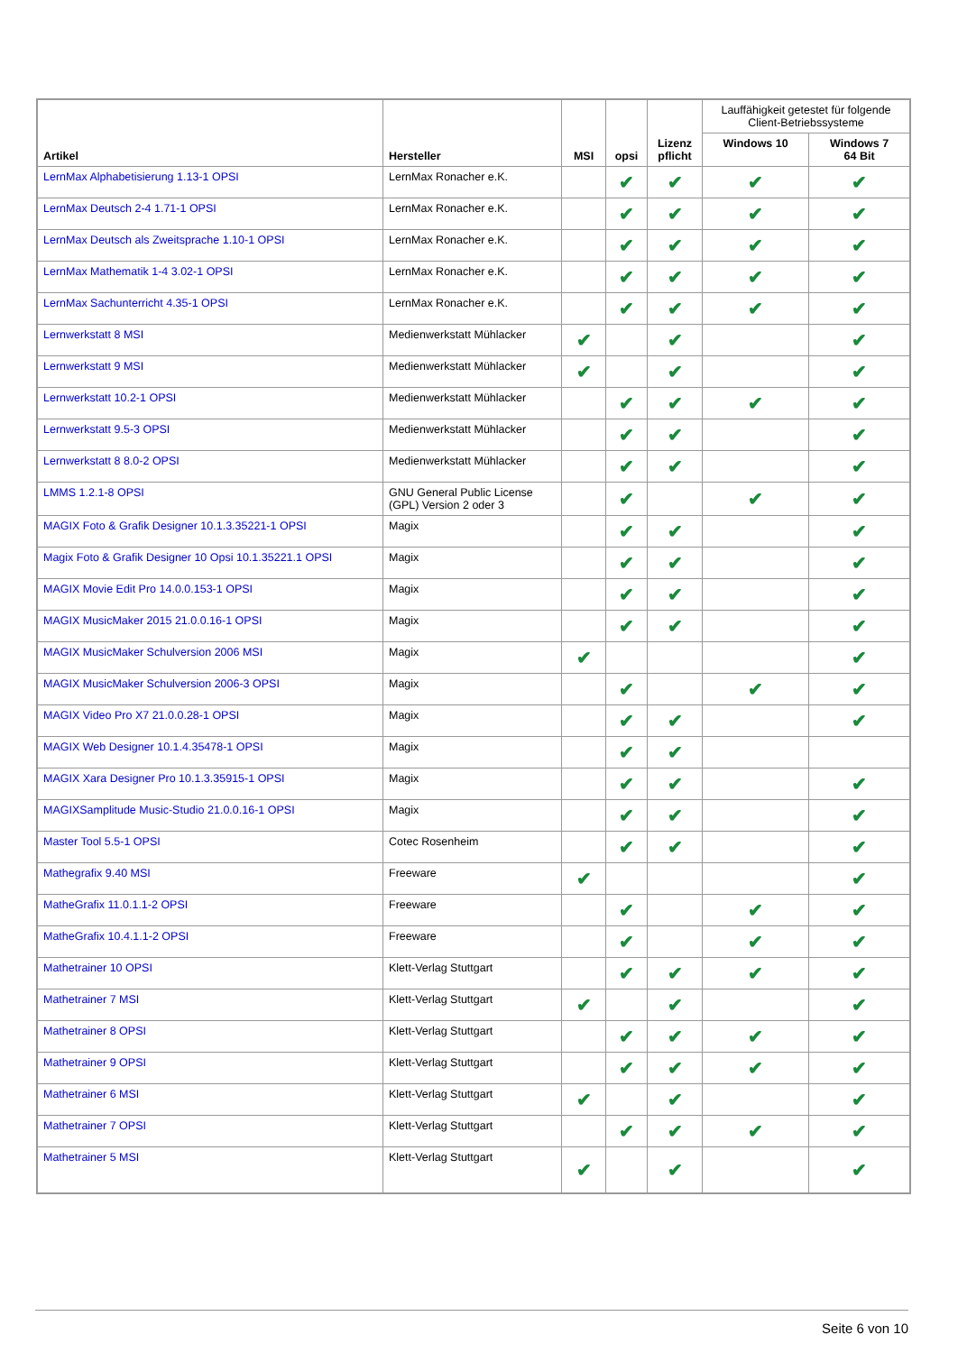| Artikel | Hersteller | MSI | opsi | Lizenz pflicht | Lauffähigkeit getestet für folgende Client-Betriebssysteme | |
| --- | --- | --- | --- | --- | --- | --- |
| | | | | | Windows 10 | Windows 7 64 Bit |
| LernMax Alphabetisierung 1.13-1 OPSI | LernMax Ronacher e.K. | | ✔ | ✔ | ✔ | ✔ |
| LernMax Deutsch 2-4 1.71-1 OPSI | LernMax Ronacher e.K. | | ✔ | ✔ | ✔ | ✔ |
| LernMax Deutsch als Zweitsprache 1.10-1 OPSI | LernMax Ronacher e.K. | | ✔ | ✔ | ✔ | ✔ |
| LernMax Mathematik 1-4 3.02-1 OPSI | LernMax Ronacher e.K. | | ✔ | ✔ | ✔ | ✔ |
| LernMax Sachunterricht 4.35-1 OPSI | LernMax Ronacher e.K. | | ✔ | ✔ | ✔ | ✔ |
| Lernwerkstatt 8 MSI | Medienwerkstatt Mühlacker | ✔ | | ✔ | | ✔ |
| Lernwerkstatt 9 MSI | Medienwerkstatt Mühlacker | ✔ | | ✔ | | ✔ |
| Lernwerkstatt 10.2-1 OPSI | Medienwerkstatt Mühlacker | | ✔ | ✔ | ✔ | ✔ |
| Lernwerkstatt 9.5-3 OPSI | Medienwerkstatt Mühlacker | | ✔ | ✔ | | ✔ |
| Lernwerkstatt 8 8.0-2 OPSI | Medienwerkstatt Mühlacker | | ✔ | ✔ | | ✔ |
| LMMS 1.2.1-8 OPSI | GNU General Public License (GPL) Version 2 oder 3 | | ✔ | | ✔ | ✔ |
| MAGIX Foto & Grafik Designer 10.1.3.35221-1 OPSI | Magix | | ✔ | ✔ | | ✔ |
| Magix Foto & Grafik Designer 10 Opsi 10.1.35221.1 OPSI | Magix | | ✔ | ✔ | | ✔ |
| MAGIX Movie Edit Pro 14.0.0.153-1 OPSI | Magix | | ✔ | ✔ | | ✔ |
| MAGIX MusicMaker 2015 21.0.0.16-1 OPSI | Magix | | ✔ | ✔ | | ✔ |
| MAGIX MusicMaker Schulversion 2006 MSI | Magix | ✔ | | | | ✔ |
| MAGIX MusicMaker Schulversion 2006-3 OPSI | Magix | | ✔ | | ✔ | ✔ |
| MAGIX Video Pro X7 21.0.0.28-1 OPSI | Magix | | ✔ | ✔ | | ✔ |
| MAGIX Web Designer 10.1.4.35478-1 OPSI | Magix | | ✔ | ✔ | | |
| MAGIX Xara Designer Pro 10.1.3.35915-1 OPSI | Magix | | ✔ | ✔ | | ✔ |
| MAGIXSamplitude Music-Studio 21.0.0.16-1 OPSI | Magix | | ✔ | ✔ | | ✔ |
| Master Tool 5.5-1 OPSI | Cotec Rosenheim | | ✔ | ✔ | | ✔ |
| Mathegrafix 9.40 MSI | Freeware | ✔ | | | | ✔ |
| MatheGrafix 11.0.1.1-2 OPSI | Freeware | | ✔ | | ✔ | ✔ |
| MatheGrafix 10.4.1.1-2 OPSI | Freeware | | ✔ | | ✔ | ✔ |
| Mathetrainer 10 OPSI | Klett-Verlag Stuttgart | | ✔ | ✔ | ✔ | ✔ |
| Mathetrainer 7 MSI | Klett-Verlag Stuttgart | ✔ | | ✔ | | ✔ |
| Mathetrainer 8 OPSI | Klett-Verlag Stuttgart | | ✔ | ✔ | ✔ | ✔ |
| Mathetrainer 9 OPSI | Klett-Verlag Stuttgart | | ✔ | ✔ | ✔ | ✔ |
| Mathetrainer 6 MSI | Klett-Verlag Stuttgart | ✔ | | ✔ | | ✔ |
| Mathetrainer 7 OPSI | Klett-Verlag Stuttgart | | ✔ | ✔ | ✔ | ✔ |
| Mathetrainer 5 MSI | Klett-Verlag Stuttgart | ✔ | | ✔ | | ✔ |
Seite 6 von 10